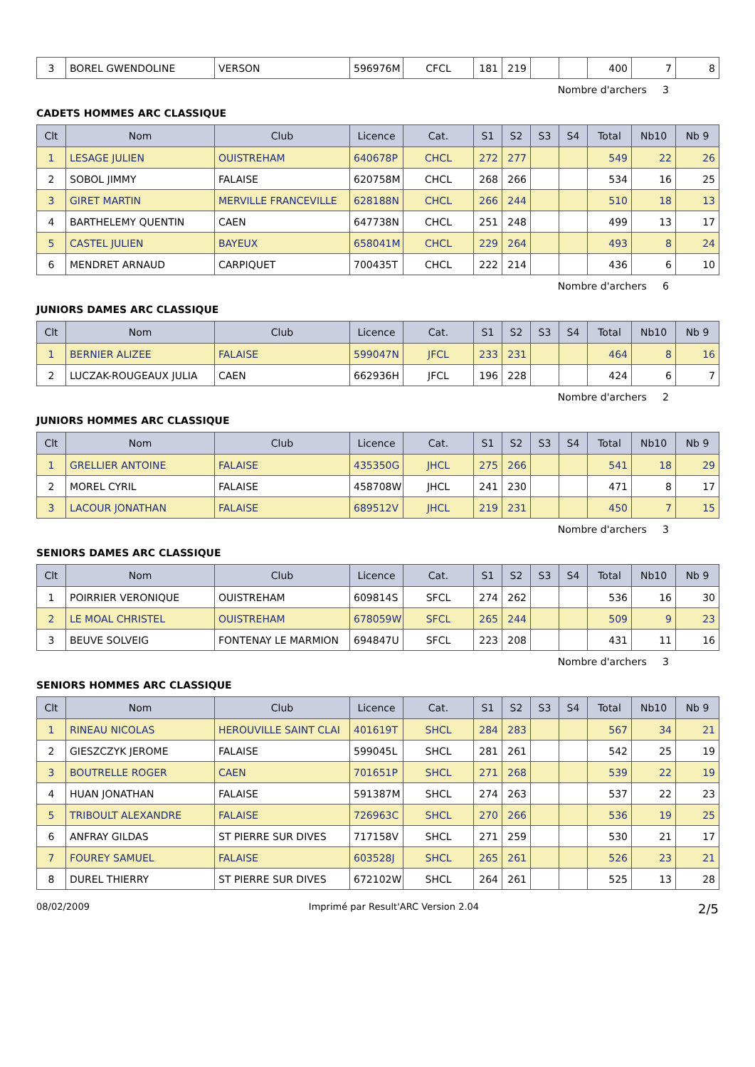| 3 | BOREL GWENDOLINE | VERSON | 596976M | CFCL | 181 | 219 | | | 400 | 7 | 8 |
Nombre d'archers 3
CADETS HOMMES ARC CLASSIQUE
| Clt | Nom | Club | Licence | Cat. | S1 | S2 | S3 | S4 | Total | Nb10 | Nb 9 |
| --- | --- | --- | --- | --- | --- | --- | --- | --- | --- | --- | --- |
| 1 | LESAGE JULIEN | OUISTREHAM | 640678P | CHCL | 272 | 277 | | | 549 | 22 | 26 |
| 2 | SOBOL JIMMY | FALAISE | 620758M | CHCL | 268 | 266 | | | 534 | 16 | 25 |
| 3 | GIRET MARTIN | MERVILLE FRANCEVILLE | 628188N | CHCL | 266 | 244 | | | 510 | 18 | 13 |
| 4 | BARTHELEMY QUENTIN | CAEN | 647738N | CHCL | 251 | 248 | | | 499 | 13 | 17 |
| 5 | CASTEL JULIEN | BAYEUX | 658041M | CHCL | 229 | 264 | | | 493 | 8 | 24 |
| 6 | MENDRET ARNAUD | CARPIQUET | 700435T | CHCL | 222 | 214 | | | 436 | 6 | 10 |
Nombre d'archers 6
JUNIORS DAMES ARC CLASSIQUE
| Clt | Nom | Club | Licence | Cat. | S1 | S2 | S3 | S4 | Total | Nb10 | Nb 9 |
| --- | --- | --- | --- | --- | --- | --- | --- | --- | --- | --- | --- |
| 1 | BERNIER ALIZEE | FALAISE | 599047N | JFCL | 233 | 231 | | | 464 | 8 | 16 |
| 2 | LUCZAK-ROUGEAUX JULIA | CAEN | 662936H | JFCL | 196 | 228 | | | 424 | 6 | 7 |
Nombre d'archers 2
JUNIORS HOMMES ARC CLASSIQUE
| Clt | Nom | Club | Licence | Cat. | S1 | S2 | S3 | S4 | Total | Nb10 | Nb 9 |
| --- | --- | --- | --- | --- | --- | --- | --- | --- | --- | --- | --- |
| 1 | GRELLIER ANTOINE | FALAISE | 435350G | JHCL | 275 | 266 | | | 541 | 18 | 29 |
| 2 | MOREL CYRIL | FALAISE | 458708W | JHCL | 241 | 230 | | | 471 | 8 | 17 |
| 3 | LACOUR JONATHAN | FALAISE | 689512V | JHCL | 219 | 231 | | | 450 | 7 | 15 |
Nombre d'archers 3
SENIORS DAMES ARC CLASSIQUE
| Clt | Nom | Club | Licence | Cat. | S1 | S2 | S3 | S4 | Total | Nb10 | Nb 9 |
| --- | --- | --- | --- | --- | --- | --- | --- | --- | --- | --- | --- |
| 1 | POIRRIER VERONIQUE | OUISTREHAM | 609814S | SFCL | 274 | 262 | | | 536 | 16 | 30 |
| 2 | LE MOAL CHRISTEL | OUISTREHAM | 678059W | SFCL | 265 | 244 | | | 509 | 9 | 23 |
| 3 | BEUVE SOLVEIG | FONTENAY LE MARMION | 694847U | SFCL | 223 | 208 | | | 431 | 11 | 16 |
Nombre d'archers 3
SENIORS HOMMES ARC CLASSIQUE
| Clt | Nom | Club | Licence | Cat. | S1 | S2 | S3 | S4 | Total | Nb10 | Nb 9 |
| --- | --- | --- | --- | --- | --- | --- | --- | --- | --- | --- | --- |
| 1 | RINEAU NICOLAS | HEROUVILLE SAINT CLAI | 401619T | SHCL | 284 | 283 | | | 567 | 34 | 21 |
| 2 | GIESZCZYK JEROME | FALAISE | 599045L | SHCL | 281 | 261 | | | 542 | 25 | 19 |
| 3 | BOUTRELLE ROGER | CAEN | 701651P | SHCL | 271 | 268 | | | 539 | 22 | 19 |
| 4 | HUAN JONATHAN | FALAISE | 591387M | SHCL | 274 | 263 | | | 537 | 22 | 23 |
| 5 | TRIBOULT ALEXANDRE | FALAISE | 726963C | SHCL | 270 | 266 | | | 536 | 19 | 25 |
| 6 | ANFRAY GILDAS | ST PIERRE SUR DIVES | 717158V | SHCL | 271 | 259 | | | 530 | 21 | 17 |
| 7 | FOUREY SAMUEL | FALAISE | 603528J | SHCL | 265 | 261 | | | 526 | 23 | 21 |
| 8 | DUREL THIERRY | ST PIERRE SUR DIVES | 672102W | SHCL | 264 | 261 | | | 525 | 13 | 28 |
08/02/2009 Imprimé par Result'ARC Version 2.04 2/5